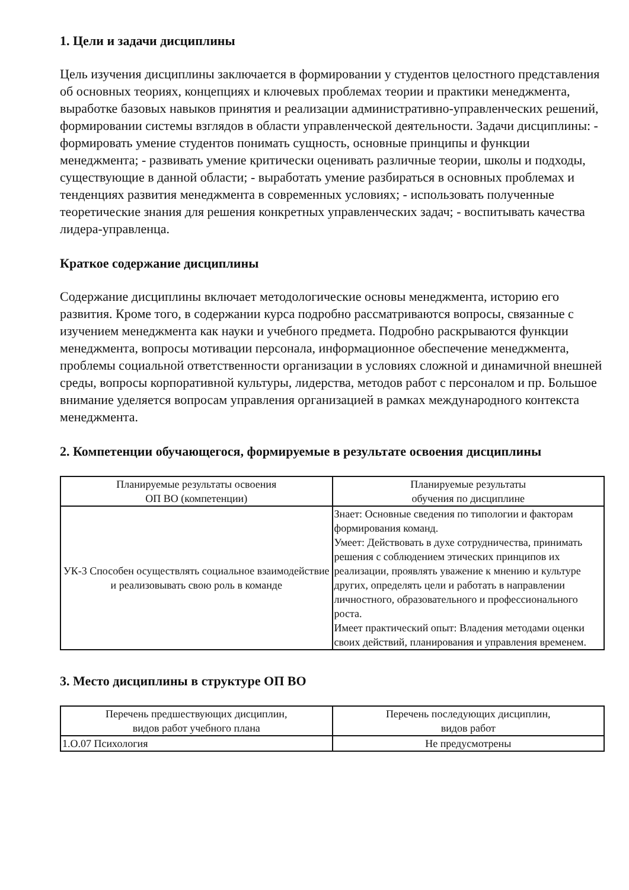1. Цели и задачи дисциплины
Цель изучения дисциплины заключается в формировании у студентов целостного представления об основных теориях, концепциях и ключевых проблемах теории и практики менеджмента, выработке базовых навыков принятия и реализации административно-управленческих решений, формировании системы взглядов в области управленческой деятельности. Задачи дисциплины: - формировать умение студентов понимать сущность, основные принципы и функции менеджмента; - развивать умение критически оценивать различные теории, школы и подходы, существующие в данной области; - выработать умение разбираться в основных проблемах и тенденциях развития менеджмента в современных условиях; - использовать полученные теоретические знания для решения конкретных управленческих задач; - воспитывать качества лидера-управленца.
Краткое содержание дисциплины
Содержание дисциплины включает методологические основы менеджмента, историю его развития. Кроме того, в содержании курса подробно рассматриваются вопросы, связанные с изучением менеджмента как науки и учебного предмета. Подробно раскрываются функции менеджмента, вопросы мотивации персонала, информационное обеспечение менеджмента, проблемы социальной ответственности организации в условиях сложной и динамичной внешней среды, вопросы корпоративной культуры, лидерства, методов работ с персоналом и пр. Большое внимание уделяется вопросам управления организацией в рамках международного контекста менеджмента.
2. Компетенции обучающегося, формируемые в результате освоения дисциплины
| Планируемые результаты освоения ОП ВО (компетенции) | Планируемые результаты обучения по дисциплине |
| --- | --- |
| УК-3 Способен осуществлять социальное взаимодействие и реализовывать свою роль в команде | Знает: Основные сведения по типологии и факторам формирования команд. Умеет: Действовать в духе сотрудничества, принимать решения с соблюдением этических принципов их реализации, проявлять уважение к мнению и культуре других, определять цели и работать в направлении личностного, образовательного и профессионального роста. Имеет практический опыт: Владения методами оценки своих действий, планирования и управления временем. |
3. Место дисциплины в структуре ОП ВО
| Перечень предшествующих дисциплин, видов работ учебного плана | Перечень последующих дисциплин, видов работ |
| --- | --- |
| 1.О.07 Психология | Не предусмотрены |